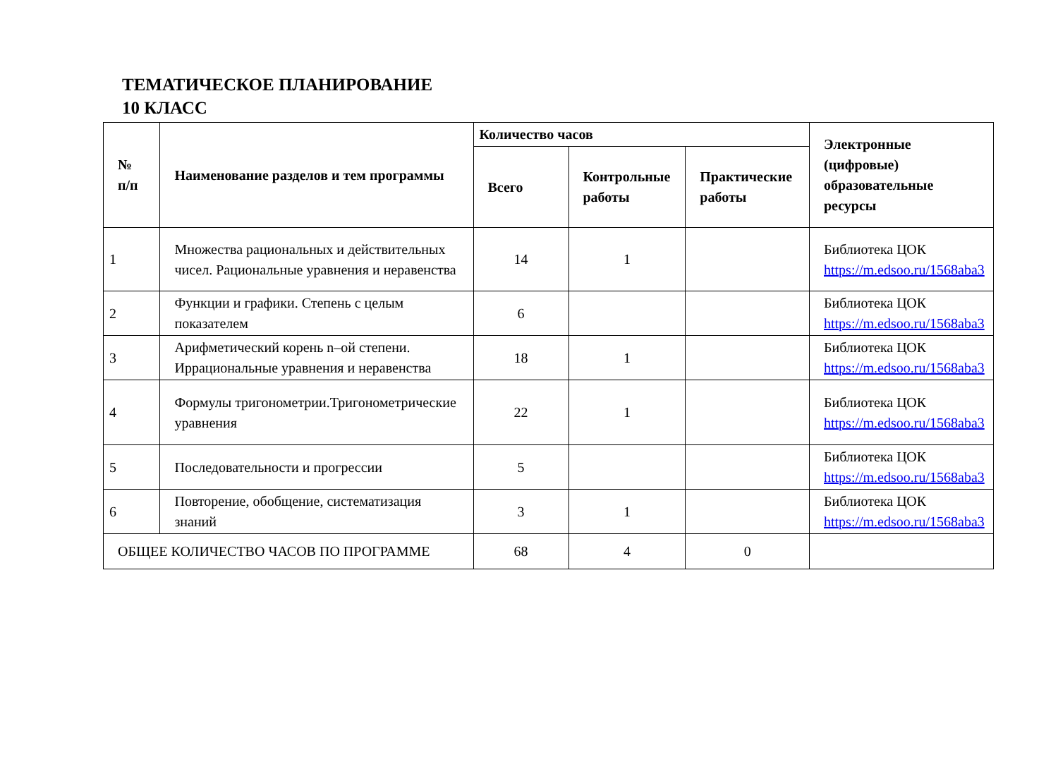ТЕМАТИЧЕСКОЕ ПЛАНИРОВАНИЕ
10 КЛАСС
| № п/п | Наименование разделов и тем программы | Количество часов | | | Электронные (цифровые) образовательные ресурсы |
| --- | --- | --- | --- | --- | --- |
| | | Всего | Контрольные работы | Практические работы | |
| 1 | Множества рациональных и действительных чисел. Рациональные уравнения и неравенства | 14 | 1 | | Библиотека ЦОК https://m.edsoo.ru/1568aba3 |
| 2 | Функции и графики. Степень с целым показателем | 6 | | | Библиотека ЦОК https://m.edsoo.ru/1568aba3 |
| 3 | Арифметический корень n–ой степени. Иррациональные уравнения и неравенства | 18 | 1 | | Библиотека ЦОК https://m.edsoo.ru/1568aba3 |
| 4 | Формулы тригонометрии.Тригонометрические уравнения | 22 | 1 | | Библиотека ЦОК https://m.edsoo.ru/1568aba3 |
| 5 | Последовательности и прогрессии | 5 | | | Библиотека ЦОК https://m.edsoo.ru/1568aba3 |
| 6 | Повторение, обобщение, систематизация знаний | 3 | 1 | | Библиотека ЦОК https://m.edsoo.ru/1568aba3 |
| ОБЩЕЕ КОЛИЧЕСТВО ЧАСОВ ПО ПРОГРАММЕ | | 68 | 4 | 0 | |